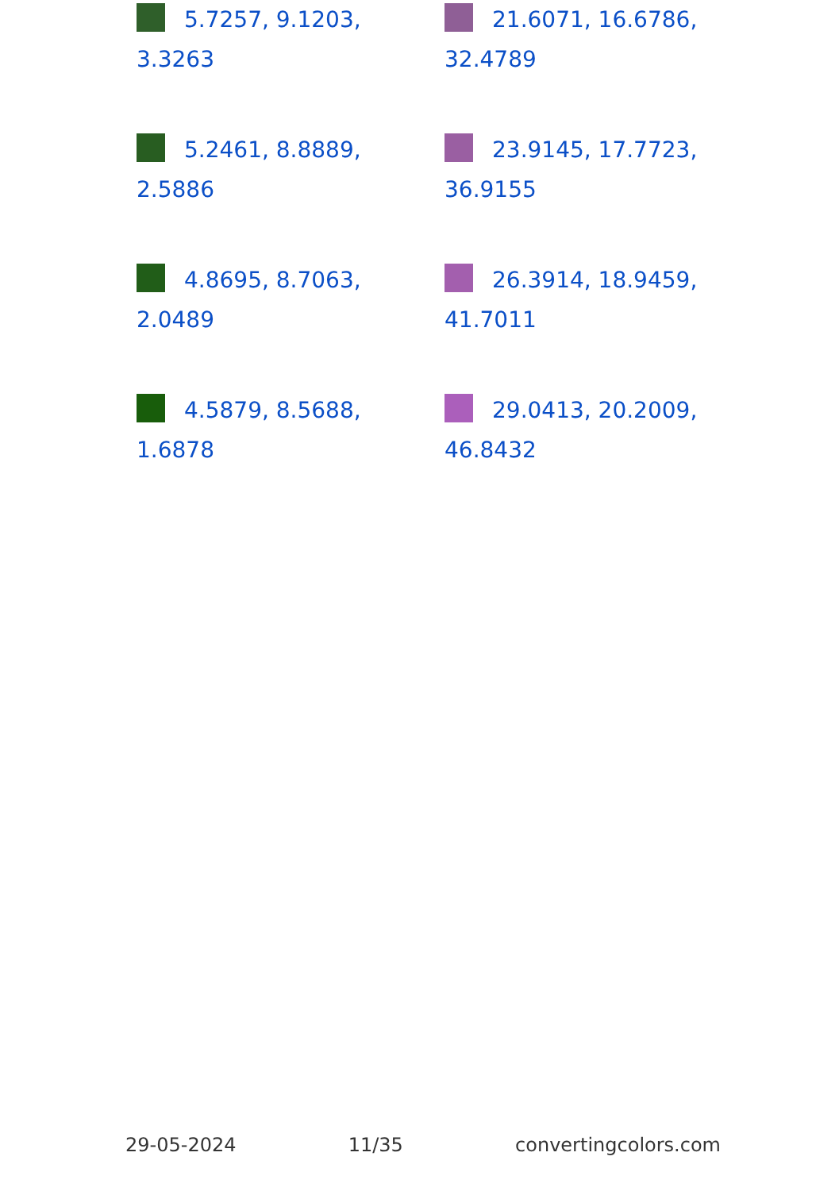5.7257, 9.1203, 3.3263
21.6071, 16.6786, 32.4789
5.2461, 8.8889, 2.5886
23.9145, 17.7723, 36.9155
4.8695, 8.7063, 2.0489
26.3914, 18.9459, 41.7011
4.5879, 8.5688, 1.6878
29.0413, 20.2009, 46.8432
29-05-2024 11/35 convertingcolors.com